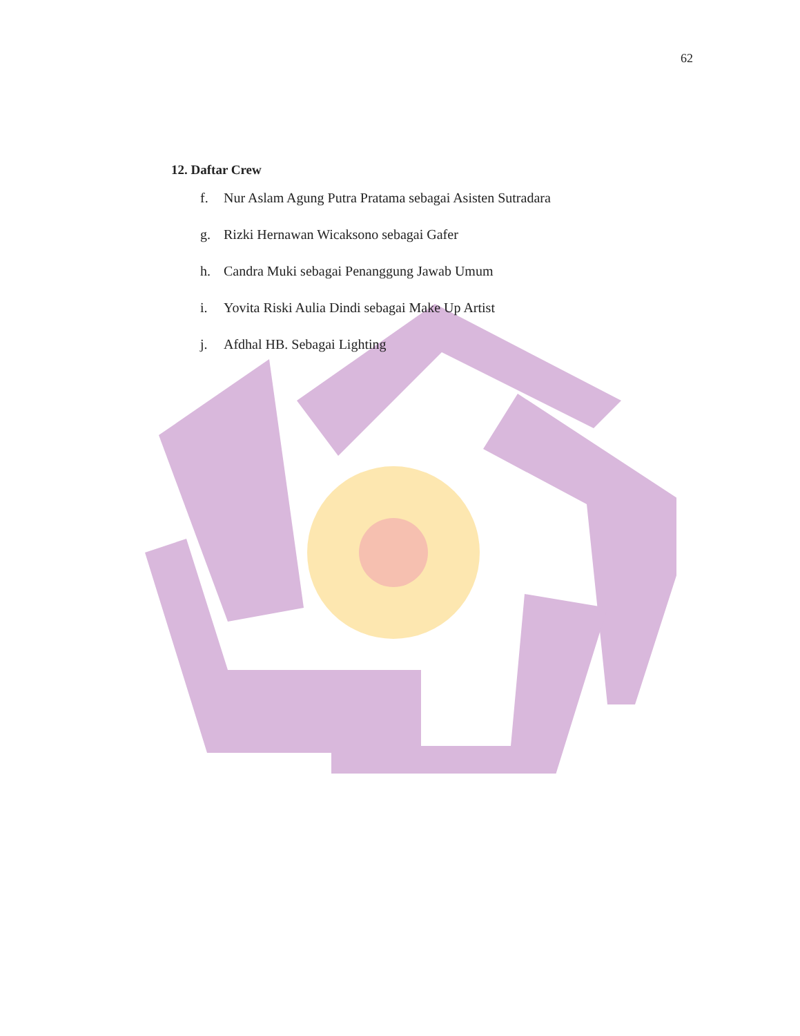62
12. Daftar Crew
f. Nur Aslam Agung Putra Pratama sebagai Asisten Sutradara
g. Rizki Hernawan Wicaksono sebagai Gafer
h. Candra Muki sebagai Penanggung Jawab Umum
i. Yovita Riski Aulia Dindi sebagai Make Up Artist
j. Afdhal HB. Sebagai Lighting